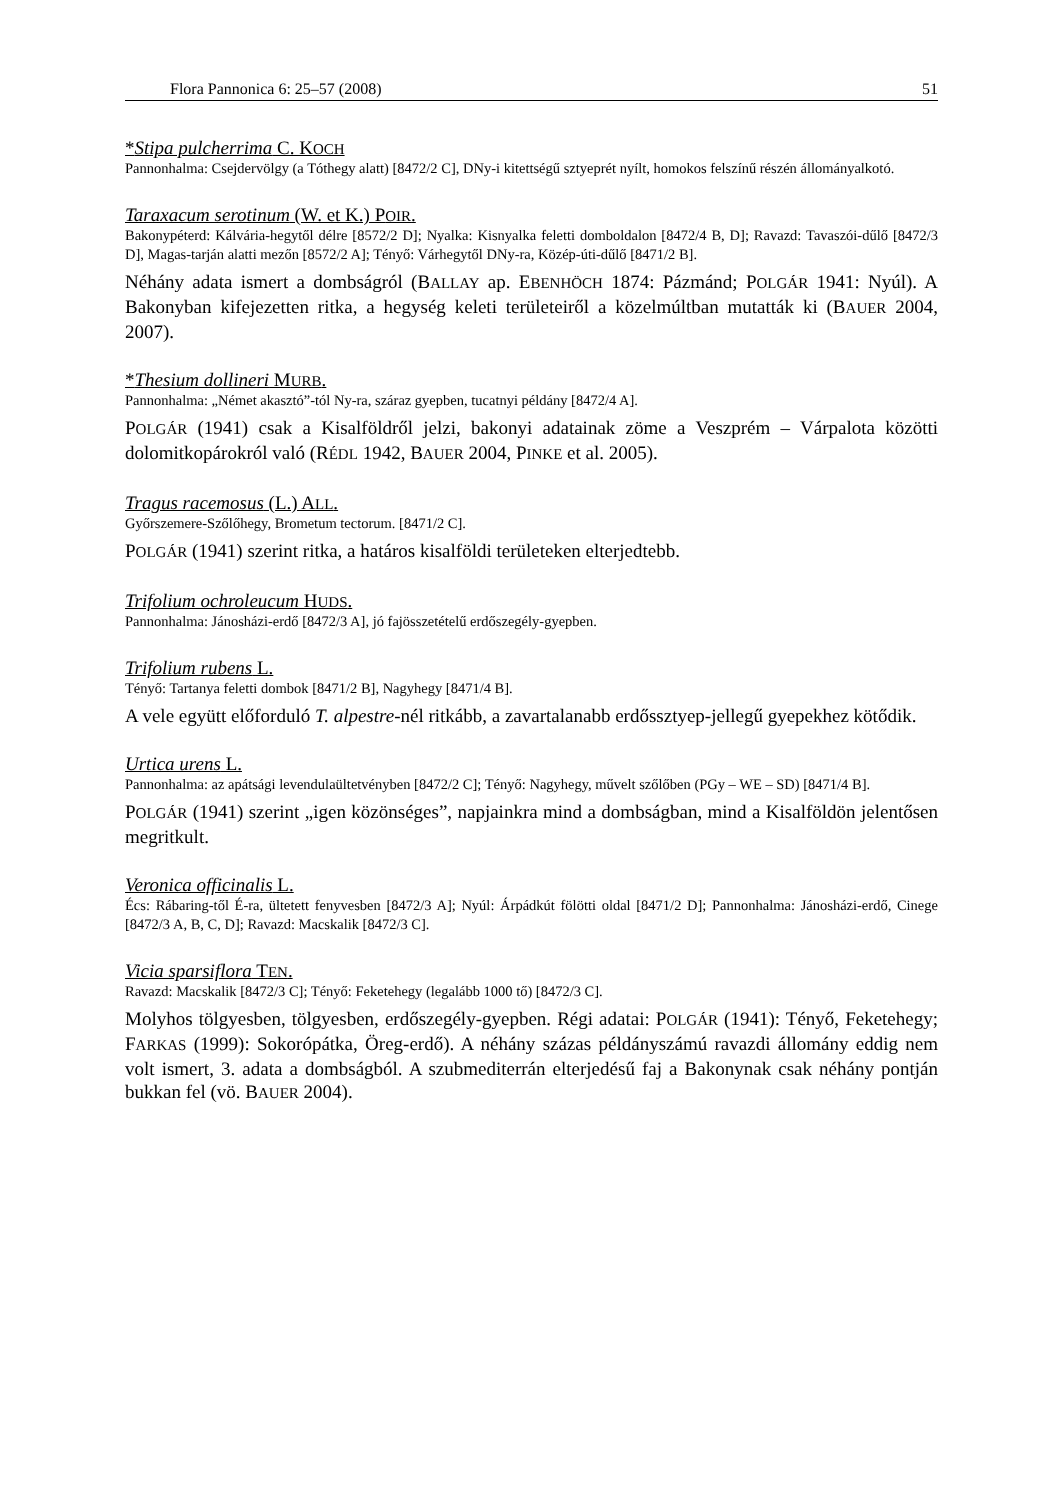Flora Pannonica 6: 25–57 (2008) 51
*Stipa pulcherrima C. KOCH
Pannonhalma: Csejdervölgy (a Tóthegy alatt) [8472/2 C], DNy-i kitettségű sztyeprét nyílt, homokos felszínű részén állományalkotó.
Taraxacum serotinum (W. et K.) POIR.
Bakonypéterd: Kálvária-hegytől délre [8572/2 D]; Nyalka: Kisnyalka feletti domboldalon [8472/4 B, D]; Ravazd: Tavaszói-dűlő [8472/3 D], Magas-tarján alatti mezőn [8572/2 A]; Tényő: Várhegytől DNy-ra, Közép-úti-dűlő [8471/2 B].
Néhány adata ismert a dombságról (BALLAY ap. EBENHÖCH 1874: Pázmánd; POLGÁR 1941: Nyúl). A Bakonyban kifejezetten ritka, a hegység keleti területeiről a közelmúltban mutatták ki (BAUER 2004, 2007).
*Thesium dollineri MURB.
Pannonhalma: „Német akasztó”-tól Ny-ra, száraz gyepben, tucatnyi példány [8472/4 A].
POLGÁR (1941) csak a Kisalföldről jelzi, bakonyi adatainak zöme a Veszprém – Várpalota közötti dolomitkopárokról való (RÉDL 1942, BAUER 2004, PINKE et al. 2005).
Tragus racemosus (L.) ALL.
Győrszemere-Szőlőhegy, Brometum tectorum. [8471/2 C].
POLGÁR (1941) szerint ritka, a határos kisalföldi területeken elterjedtebb.
Trifolium ochroleucum HUDS.
Pannonhalma: Jánosházi-erdő [8472/3 A], jó fajösszetételű erdőszegély-gyepben.
Trifolium rubens L.
Tényő: Tartanya feletti dombok [8471/2 B], Nagyhegy [8471/4 B].
A vele együtt előforduló T. alpestre-nél ritkább, a zavartalanabb erdőssztyep-jellegű gyepekhez kötődik.
Urtica urens L.
Pannonhalma: az apátsági levendulaültetvényben [8472/2 C]; Tényő: Nagyhegy, művelt szőlőben (PGy – WE – SD) [8471/4 B].
POLGÁR (1941) szerint „igen közönséges”, napjainkra mind a dombságban, mind a Kisalföldön jelentősen megritkult.
Veronica officinalis L.
Écs: Rábaring-től É-ra, ültetett fenyvesben [8472/3 A]; Nyúl: Árpádkút fölötti oldal [8471/2 D]; Pannonhalma: Jánosházi-erdő, Cinege [8472/3 A, B, C, D]; Ravazd: Macskalik [8472/3 C].
Vicia sparsiflora TEN.
Ravazd: Macskalik [8472/3 C]; Tényő: Feketehegy (legalább 1000 tő) [8472/3 C].
Molyhos tölgyesben, tölgyesben, erdőszegély-gyepben. Régi adatai: POLGÁR (1941): Tényő, Feketehegy; FARKAS (1999): Sokorópátka, Öreg-erdő). A néhány százas példányszámú ravazdi állomány eddig nem volt ismert, 3. adata a dombságból. A szubmediterrán elterjedésű faj a Bakonynak csak néhány pontján bukkan fel (vö. BAUER 2004).